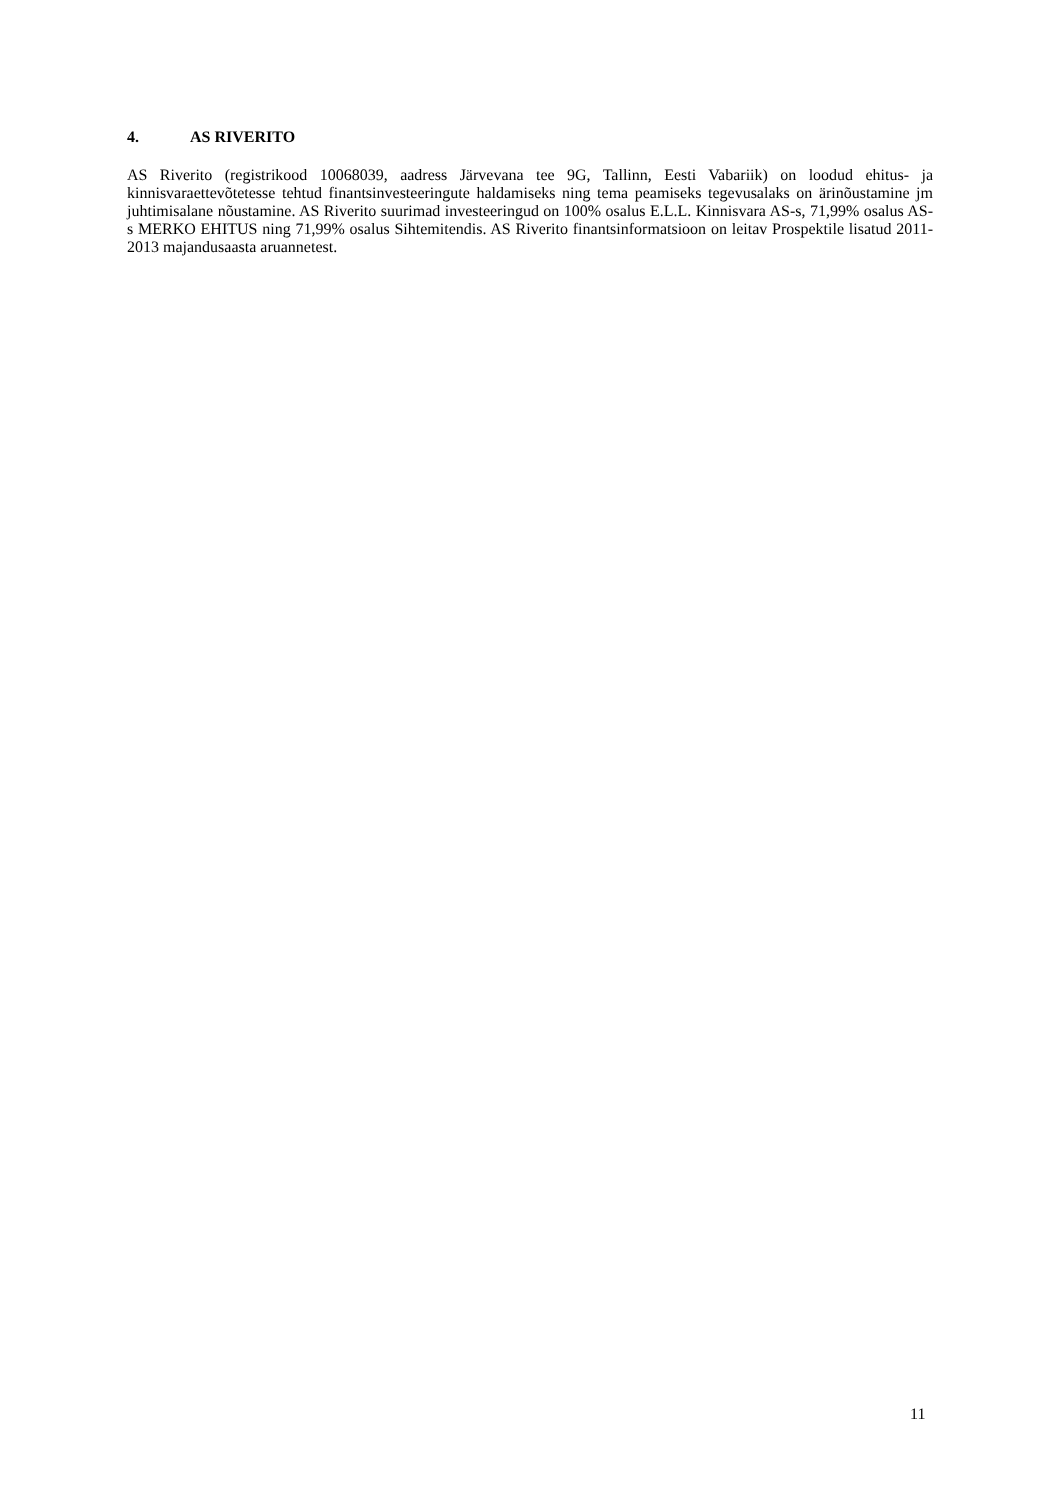4. AS RIVERITO
AS Riverito (registrikood 10068039, aadress Järvevana tee 9G, Tallinn, Eesti Vabariik) on loodud ehitus- ja kinnisvaraettevõtetesse tehtud finantsinvesteeringute haldamiseks ning tema peamiseks tegevusalaks on ärinõustamine jm juhtimisalane nõustamine. AS Riverito suurimad investeeringud on 100% osalus E.L.L. Kinnisvara AS-s, 71,99% osalus AS-s MERKO EHITUS ning 71,99% osalus Sihtemitendis. AS Riverito finantsinformatsioon on leitav Prospektile lisatud 2011-2013 majandusaasta aruannetest.
11